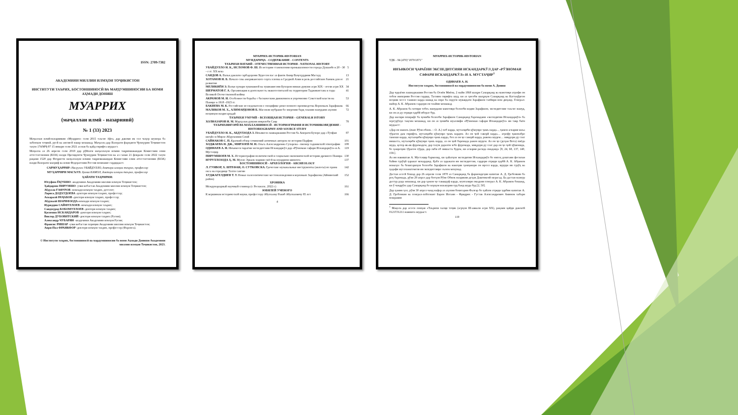ISSN: 2709-7382
АКАДЕМИЯИ МИЛЛИИ ИЛМҲОИ ТОҶИКИСТОН
ИНСТИТУТИ ТАЪРИХ, БОСТОНШИНОСӢ ВА МАРДУМШИНОСИИ БА НОМИ АҲМАДИ ДОНИШ
МУАРРИХ
(маҷаллаи илмӣ - назариявӣ)
№ 1 (33) 2023
Маҷаллаи илмӣ-назариявии «Муаррих» соли 2015 таъсис ёфта, дар давоми як сол чаҳор шумора ба забонҳои тоҷикӣ, русӣ ва англисӣ нашр мешавад. Маҷалла дар Вазорати фарҳанги Ҷумҳурии Тоҷикистон таҳти 174/МҶ-97 15 январи соли 2021 аз нав ба қайд гирифта шудааст.
Маҷалла аз 26 апрели соли 2018 дар рӯйхати маҷаллаҳои илмии тақризшавандаи Комиссияи олии аттестатсионии (КОА) назди Президенти Ҷумҳурии Тоҷикистон ва аз санаи 21 феврали соли 2022 таҳти рақами 1520 дар Феҳристи маҷаллаҳои илмии тақризшавандаи Комиссияи олии аттестатсионии (КОА) назди Вазорати маориф ва илми Федератсияи Россия номнавис гардидааст.
САРМУҲАРРИР: Насрулло УБАЙДУЛЛО, доктори илмҳои таърих, профессор
МУҲАРРИРИ МАСЪУЛ: Ҳамза КАМОЛ, доктори илмҳои таърих, профессор
ҲАЙАТИ ТАҲРИРИЯ:
Юсуфшо ЁҚУБШО -академики Академияи миллии илмҳои Тоҷикистон;
Ҳайдаршо ПИРУМШО -узви вобастаи Академияи миллии илмҳои Тоҷикистон;
Абдулло ҒАФУРОВ -номзади илмҳои таърих, дотсент;
Лариса ДОДХУДОЕВА -доктори илмҳои таърих, профессор;
Аскаралӣ РАҶАБОВ -доктори илмҳои таърих, профессор;
Абдувалӣ ШАРИФЗОДА-номзади илмҳои таърих;
Нуриддин САЙФУЛЛОЕВ -номзади илмҳои таърих;
Саидмурод БОБОМУЛЛОЕВ -доктори илмҳои таърих;
Қосимшо ИСКАНДАРОВ -доктори илмҳои таърих;
Виктор ДУБОВИТСКИЙ -доктори илмҳои таърих (Русия);
Александр ЧУБАРЯН -академики Академияи илмҳои Русия;
Франсис РИШАР -узви вобастаи хориҷии Академияи миллии илмҳои Тоҷикистон;
Анри-Пол ФРАНКФОР -доктори илмҳои таърих, профессор (Фаронса).
© Институти таърих, бостоншиносӣ ва мардумшиносии ба номи Аҳмади Дониши Академияи миллии илмҳои Тоҷикистон, 2023.
МУАРРИХ-ИСТОРИК-HISTORIAN
МУНДАРИҶА - СОДЕРЖАНИЕ - CONTENTS
ТАЪРИХИ ВАТАНӢ - ОТЕЧЕСТВЕННАЯ ИСТОРИЯ - NATIONAL HISTORY
УБАЙДУЛЛО Н. К., ИСЛОМОВ Ф. Ш. Из истории становления промышленности города Душанбе в 20 - 30 - е гг. XX века 5
САИДОВ А. Вазъи давлати сарбадорони Хуросон пас аз фавти Амир Ваҷеҳуддини Масъуд 13
ХОТАМОВ Н. Б. Начало сева американского сорта хлопка в Средней Азии и роль российских банков для ее развития 21
МЕЛИКИЁН Э. Вазъи ҳунари хушнависӣ ва хушнависони Бухорои нимаи дувуми асри XIX - oғози асри XX 34
ШЕРМАТОВ Г. А. Организация и деятельность эвакогоспиталей на территории Таджикистана в годы Великой Отечественной войны 41
АКРАМОВ М. И. Особенности борьбы с басмаческим движением и упрочнение Советской власти на Памире в 1918 -1923 гг. 53
БАКИЕВА М. К. Российские исследователи о специфике ремесленного производства Верховьев Зарафшана 66
МАЛИКОВ М. Х., АЛИМАРДОНОВ Б. Масоили мубрами бо энергияи барқ таъмин намудани аҳолии ноҳияҳои наздисарҳадӣ 72
ТАЪРИХИ УМУМӢ – ВСЕОБЩАЯ ИСТОРИЯ – GENERALH ISTORY
ХОЛНАЗАРОВ Н. М. Марҳалаи дувуми инқилоби Савр 78
ТАЪРИХНИГОРӢ ВА МАЪХАЗШИНОСӢ - ИСТОРИОГРАФИЯ И ИСТОЧНИКОВЕДЕНИЕ - HISTORIOGRAPHY AND SOURCE STUDY
УБАЙДУЛЛО Н. К., АБДУЛЗОДА З. Инъикоси лашкаркашии Россия ба Аморати Бухоро дар «Тухфаи шоҳӣ»-и Мирзо Абдулазими Сомӣ 87
САЙНАКОВ С. П. Краткий обзор сочинений античных авторов по истории Парфии 101
ХОДЖАЕВА Н. ДЖ., МИРЗОЕВ М. Н. Ольга Александровна Сухарева - пионер таджикской этнографии 108
ОДИНАЕВ А. Н. Инъикоси чараёни экспедитсияи Искандаркӯл дар «Рӯзномаи сафари Искандаркӯл»-и А. Мустаҷир 119
ПИРУМШОЕВ М. Х. Историография политической и социально-экономической истории древнего Памира 130
НУРУЛЛОЗОДА Ҳ. М. Мулло Эркаев ходими сиёсӣ ва муаррихи шинохта 137
БОСТОНШИНОСӢ - АРХЕОЛОГИЯ - ARCHEOLOGY
Л. ГУНВОР, Х. ШТЕФАН, О. СУТКОВСКА. Греческие музыкальные инструменты (авлосы) из храма окса на городище Тахти сангин 142
ХУДЖАГЕЛДИЕВ Т. У. Новые палеолитические местонахождения в верховьях Зарафшона (Айнинский район) 152
ХРОНИКА
Международный научный семинар (г. Роскилле, 2022 г.) 161
ЮБИЛЕЙ УЧЕНОГО
К вершинам исторической науки, профессору Абулхаеву Ракиб Абулхаевичу 85 лет 166
4
МУАРРИХ-ИСТОРИК-HISTORIAN
УДК - 94 (470)"1870/1871"
ИНЪИКОСИ ҶАРАЁНИ ЭКСПЕДИТСИЯИ ИСКАНДАРКӮЛ ДАР «РӮЗНОМАИ САФАРИ ИСКАНДАРКӮЛ»-И А. МУСТАҶИР<sup>1</sup>
ОДИНАЕВ А. Н.
Институти таърих, бостоншиносӣ ва мардумшиносии ба номи А. Дониш
Дар ҷараёни лашкаркашии Россия ба Осиёи Миёна, 2 майи 1868 шаҳри Самарқанд ва манотиқи атрофи он тобеи империяи Россия гардид. Тасмим гирифта шуд, ки аз ҳисоби шаҳрҳои Самарқанд ва Каттақӯрғон ноҳияи хоссе ташкил карда шавад ва онро ба округи муваққати Зарафшон тағйири ном диҳанд. Генерал-майор А. К. Абрамов сардори он таъйин мешавад.
А. К. Абрамов ба хотири тобеъ намудани манотиқи болооби водии Зарафшон, экспедитсияе таъсис намуд, ки он аз ду отряди ҳарбӣ иборат буд.
Дар масири пешрафт ба ҷониби болооби Зарафшон Самарқанд баромадани «экспедитяи Искандаркӯл» ба зергурӯҳҳо тақсим мешавад, ки он аз ҷониби муаллифи «Рӯзномаи сафари Искандаркӯл» ин тавр баён шудааст:
«Дар он мавзеъ (яъне Рӯзи обнок. – О. А.) хоб карда, мутаоқиби қӯшунро ҷамъ карда..., ҷамеи аскария маъа тӯрагон дам гирифта, мутаоқиби қӯшунро ҷамъ кардем. Аз он ҷой саворӣ карда.... атрофу ҷавонабро тамошо карда, мутаоқиби қӯшунро ҷамъ карда, боз аз он ҷо саворӣ карда, равона шудем.... миқдори ду соат нишаста, мутаоқиби қӯшунро ҷамъ карда, аз он ҷой баромада равон шудем. Аз он ҷо (деҳаи Вота) пиёда шуда, қотор як-як фуромадем, дар таҳти дарахти зебо фуромада, миқдори ду соат дар он ҷо ҷой ҷӯшонида, бо ҳамроҳии тӯрагон хӯрда, дар лаби об нишаста будем, ки аскария расида омаданд» [8, 24, 68, 137, 140, 158.].
Аз ин навиштаи А. Мустаҷир бармеояд, ки ҳайатҳои экспедитяи Искандаркӯл бо нигоҳ доштани фосилаи байни гурӯҳӣ ҳаракат мекарданд. Қабл аз ҳаракати ин экспедитсия, сардори отряди ҳарбӣ А. К. Абрамов номаҳое ба бекигариҳои болооби Зарафшон ва навоҳии ҳамҷавори он ирсол карда, вуруди ин гурӯҳ ва ҳадафи мусоламатомези ин экпедитсияро эълом мекунад.
Дастаи асосӣ бошад дар 26 апрели соли 1870 аз Самарқанд ба фармондеҳии капитан А. Д. Гребенкин ба роҳ баромада, рӯзи 29 апрел дар боғҳои Рӯзи Обнок наздикии деҳаи Даштикозӣ мерасад. Ба дастаи мазкур дастур дода мешавад, ки дар ҳамон ҷо таваққуф карда, мунтазири омадани генерал А. К. Абрамов бошанд, ки ӯ чандрӯзе дар Самарқанд бо корҳои маъмурии худ банд шуда буд [2, 50].
Дар ҳамин ҳол, рӯзи 30 апрел чанд нафар аз аҳолии бекигарии Фалғар бо ҳайати отряди ҳарбии капитан А. Д. Гребенкин ва генерал-лейтенант Барон Иоганн - Фридрих - Густав Александрович Аминов хабари пешравии
<sup>1</sup> Мақола дар асоси лоиҳаи «Таърихи халқи тоҷик (асрҳои III-аввали асри XX), рақами қайди давлатӣ 0121TJ1211 навишта шудааст.
119